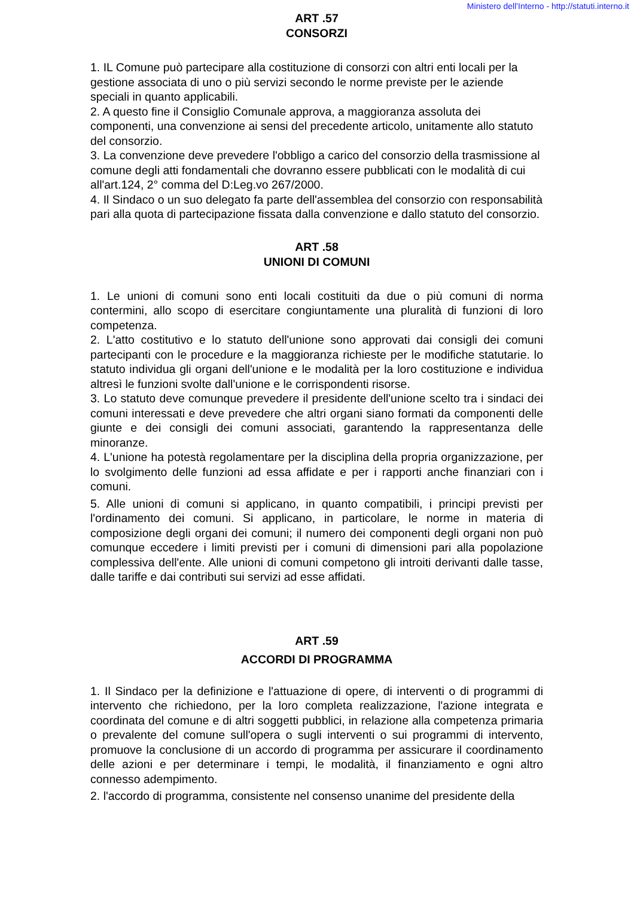Ministero dell'Interno - http://statuti.interno.it
ART .57
CONSORZI
1. IL Comune può partecipare alla costituzione di consorzi con altri enti locali per la gestione associata di uno o più servizi secondo le norme previste per le aziende speciali in quanto applicabili.
2. A questo fine il Consiglio Comunale approva, a maggioranza assoluta dei componenti, una convenzione ai sensi del precedente articolo, unitamente allo statuto del consorzio.
3. La convenzione deve prevedere l'obbligo a carico del consorzio della trasmissione al comune degli atti fondamentali che dovranno essere pubblicati con le modalità di cui all'art.124, 2° comma del D:Leg.vo 267/2000.
4. Il Sindaco o un suo delegato fa parte dell'assemblea del consorzio con responsabilità pari alla quota di partecipazione fissata dalla convenzione e dallo statuto del consorzio.
ART .58
UNIONI DI COMUNI
1. Le unioni di comuni sono enti locali costituiti da due o più comuni di norma contermini, allo scopo di esercitare congiuntamente una pluralità di funzioni di loro competenza.
2. L'atto costitutivo e lo statuto dell'unione sono approvati dai consigli dei comuni partecipanti con le procedure e la maggioranza richieste per le modifiche statutarie. lo statuto individua gli organi dell'unione e le modalità per la loro costituzione e individua altresì le funzioni svolte dall'unione e le corrispondenti risorse.
3. Lo statuto deve comunque prevedere il presidente dell'unione scelto tra i sindaci dei comuni interessati e deve prevedere che altri organi siano formati da componenti delle giunte e dei consigli dei comuni associati, garantendo la rappresentanza delle minoranze.
4. L'unione ha potestà regolamentare per la disciplina della propria organizzazione, per lo svolgimento delle funzioni ad essa affidate e per i rapporti anche finanziari con i comuni.
5. Alle unioni di comuni si applicano, in quanto compatibili, i principi previsti per l'ordinamento dei comuni. Si applicano, in particolare, le norme in materia di composizione degli organi dei comuni; il numero dei componenti degli organi non può comunque eccedere i limiti previsti per i comuni di dimensioni pari alla popolazione complessiva dell'ente. Alle unioni di comuni competono gli introiti derivanti dalle tasse, dalle tariffe e dai contributi sui servizi ad esse affidati.
ART .59
ACCORDI DI PROGRAMMA
1. Il Sindaco per la definizione e l'attuazione di opere, di interventi o di programmi di intervento che richiedono, per la loro completa realizzazione, l'azione integrata e coordinata del comune e di altri soggetti pubblici, in relazione alla competenza primaria o prevalente del comune sull'opera o sugli interventi o sui programmi di intervento, promuove la conclusione di un accordo di programma per assicurare il coordinamento delle azioni e per determinare i tempi, le modalità, il finanziamento e ogni altro connesso adempimento.
2. l'accordo di programma, consistente nel consenso unanime del presidente della